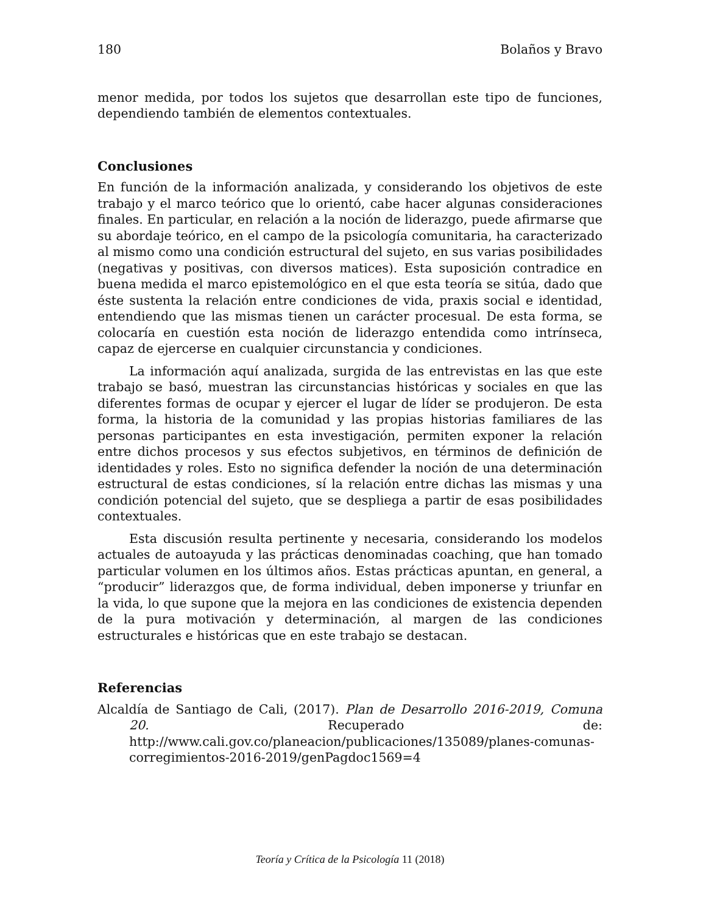180 Bolaños y Bravo
menor medida, por todos los sujetos que desarrollan este tipo de funciones, dependiendo también de elementos contextuales.
Conclusiones
En función de la información analizada, y considerando los objetivos de este trabajo y el marco teórico que lo orientó, cabe hacer algunas consideraciones finales. En particular, en relación a la noción de liderazgo, puede afirmarse que su abordaje teórico, en el campo de la psicología comunitaria, ha caracterizado al mismo como una condición estructural del sujeto, en sus varias posibilidades (negativas y positivas, con diversos matices). Esta suposición contradice en buena medida el marco epistemológico en el que esta teoría se sitúa, dado que éste sustenta la relación entre condiciones de vida, praxis social e identidad, entendiendo que las mismas tienen un carácter procesual. De esta forma, se colocaría en cuestión esta noción de liderazgo entendida como intrínseca, capaz de ejercerse en cualquier circunstancia y condiciones.
La información aquí analizada, surgida de las entrevistas en las que este trabajo se basó, muestran las circunstancias históricas y sociales en que las diferentes formas de ocupar y ejercer el lugar de líder se produjeron. De esta forma, la historia de la comunidad y las propias historias familiares de las personas participantes en esta investigación, permiten exponer la relación entre dichos procesos y sus efectos subjetivos, en términos de definición de identidades y roles. Esto no significa defender la noción de una determinación estructural de estas condiciones, sí la relación entre dichas las mismas y una condición potencial del sujeto, que se despliega a partir de esas posibilidades contextuales.
Esta discusión resulta pertinente y necesaria, considerando los modelos actuales de autoayuda y las prácticas denominadas coaching, que han tomado particular volumen en los últimos años. Estas prácticas apuntan, en general, a “producir” liderazgos que, de forma individual, deben imponerse y triunfar en la vida, lo que supone que la mejora en las condiciones de existencia dependen de la pura motivación y determinación, al margen de las condiciones estructurales e históricas que en este trabajo se destacan.
Referencias
Alcaldía de Santiago de Cali, (2017). Plan de Desarrollo 2016-2019, Comuna 20. Recuperado de: http://www.cali.gov.co/planeacion/publicaciones/135089/planes-comunas-corregimientos-2016-2019/genPagdoc1569=4
Teoría y Crítica de la Psicología 11 (2018)